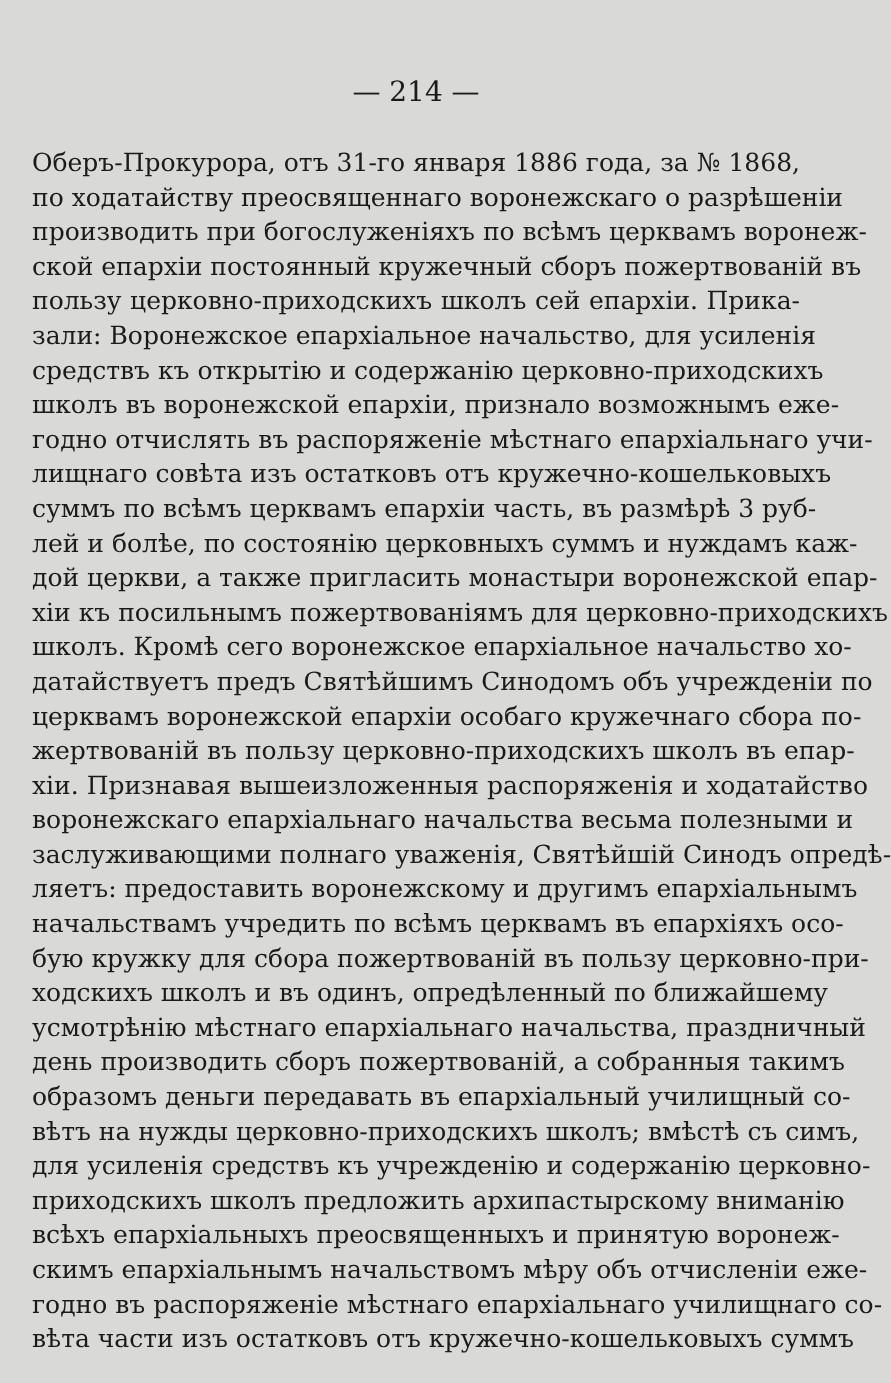— 214 —
Оберъ-Прокурора, отъ 31-го января 1886 года, за № 1868,
по ходатайству преосвященнаго воронежскаго о разрѣшеніи
производить при богослуженіяхъ по всѣмъ церквамъ воронеж-
ской епархіи постоянный кружечный сборъ пожертвованій въ
пользу церковно-приходскихъ школъ сей епархіи. Прика-
зали: Воронежское епархіальное начальство, для усиленія
средствъ къ открытію и содержанію церковно-приходскихъ
школъ въ воронежской епархіи, признало возможнымъ еже-
годно отчислять въ распоряженіе мѣстнаго епархіальнаго учи-
лищнаго совѣта изъ остатковъ отъ кружечно-кошельковыхъ
суммъ по всѣмъ церквамъ епархіи часть, въ размѣрѣ 3 руб-
лей и болѣе, по состоянію церковныхъ суммъ и нуждамъ каж-
дой церкви, а также пригласить монастыри воронежской епар-
хіи къ посильнымъ пожертвованіямъ для церковно-приходскихъ
школъ. Кромѣ сего воронежское епархіальное начальство хо-
датайствуетъ предъ Святѣйшимъ Синодомъ объ учрежденіи по
церквамъ воронежской епархіи особаго кружечнаго сбора по-
жертвованій въ пользу церковно-приходскихъ школъ въ епар-
хіи. Признавая вышеизложенныя распоряженія и ходатайство
воронежскаго епархіальнаго начальства весьма полезными и
заслуживающими полнаго уваженія, Святѣйшій Синодъ опредѣ-
ляетъ: предоставить воронежскому и другимъ епархіальнымъ
начальствамъ учредить по всѣмъ церквамъ въ епархіяхъ осо-
бую кружку для сбора пожертвованій въ пользу церковно-при-
ходскихъ школъ и въ одинъ, опредѣленный по ближайшему
усмотрѣнію мѣстнаго епархіальнаго начальства, праздничный
день производить сборъ пожертвованій, а собранныя такимъ
образомъ деньги передавать въ епархіальный училищный со-
вѣтъ на нужды церковно-приходскихъ школъ; вмѣстѣ съ симъ,
для усиленія средствъ къ учрежденію и содержанію церковно-
приходскихъ школъ предложить архипастырскому вниманію
всѣхъ епархіальныхъ преосвященныхъ и принятую воронеж-
скимъ епархіальнымъ начальствомъ мѣру объ отчисленіи еже-
годно въ распоряженіе мѣстнаго епархіальнаго училищнаго со-
вѣта части изъ остатковъ отъ кружечно-кошельковыхъ суммъ